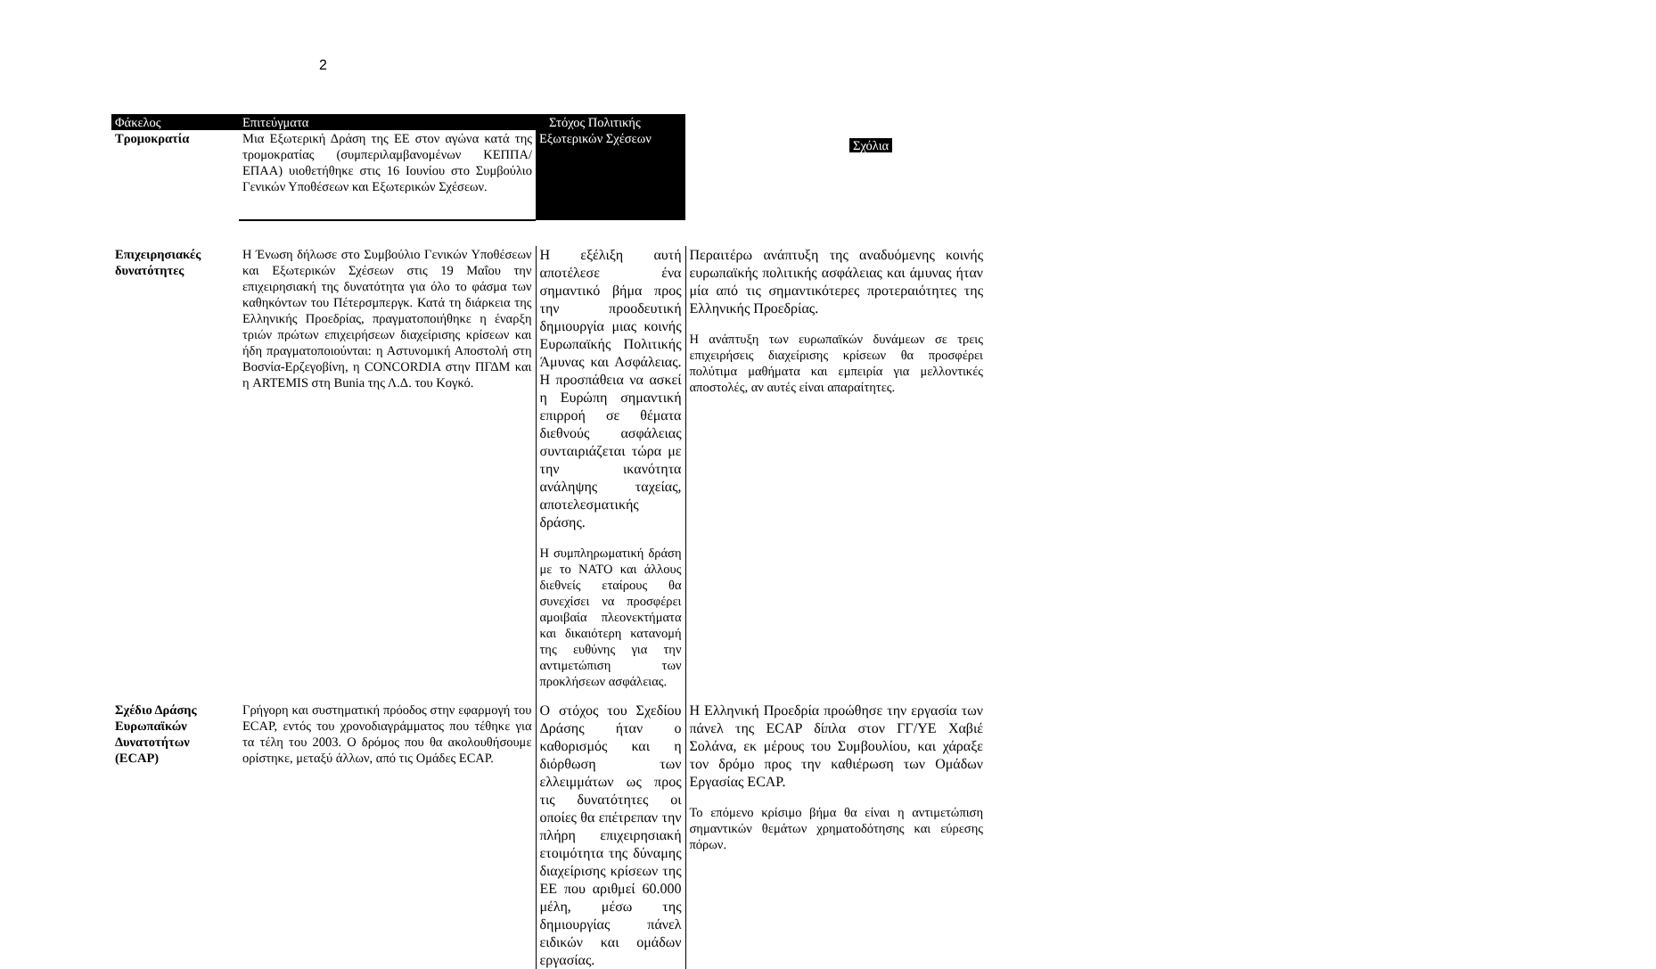2
| Φάκελος | Επιτεύγματα | Στόχος Πολιτικής Εξωτερικών Σχέσεων | Σχόλια |
| Τρομοκρατία | Μια Εξωτερική Δράση της ΕΕ στον αγώνα κατά της τρομοκρατίας (συμπεριλαμβανομένων ΚΕΠΠΑ/ΕΠΑΑ) υιοθετήθηκε στις 16 Ιουνίου στο Συμβούλιο Γενικών Υποθέσεων και Εξωτερικών Σχέσεων. | | |
| Επιχειρησιακές δυνατότητες | Η Ένωση δήλωσε στο Συμβούλιο Γενικών Υποθέσεων και Εξωτερικών Σχέσεων στις 19 Μαΐου την επιχειρησιακή της δυνατότητα για όλο το φάσμα των καθηκόντων του Πέτερσμπεργκ. Κατά τη διάρκεια της Ελληνικής Προεδρίας, πραγματοποιήθηκε η έναρξη τριών πρώτων επιχειρήσεων διαχείρισης κρίσεων και ήδη πραγματοποιούνται: η Αστυνομική Αποστολή στη Βοσνία-Ερζεγοβίνη, η CONCORDIA στην ΠΓΔΜ και η ARTEMIS στη Bunia της Λ.Δ. του Κογκό. | Η εξέλιξη αυτή αποτέλεσε ένα σημαντικό βήμα προς την προοδευτική δημιουργία μιας κοινής Ευρωπαϊκής Πολιτικής Άμυνας και Ασφάλειας. Η προσπάθεια να ασκεί η Ευρώπη σημαντική επιρροή σε θέματα διεθνούς ασφάλειας συνταιριάζεται τώρα με την ικανότητα ανάληψης ταχείας, αποτελεσματικής δράσης. Η συμπληρωματική δράση με το ΝΑΤΟ και άλλους διεθνείς εταίρους θα συνεχίσει να προσφέρει αμοιβαία πλεονεκτήματα και δικαιότερη κατανομή της ευθύνης για την αντιμετώπιση των προκλήσεων ασφάλειας. | Περαιτέρω ανάπτυξη της αναδυόμενης κοινής ευρωπαϊκής πολιτικής ασφάλειας και άμυνας ήταν μία από τις σημαντικότερες προτεραιότητες της Ελληνικής Προεδρίας. Η ανάπτυξη των ευρωπαϊκών δυνάμεων σε τρεις επιχειρήσεις διαχείρισης κρίσεων θα προσφέρει πολύτιμα μαθήματα και εμπειρία για μελλοντικές αποστολές, αν αυτές είναι απαραίτητες. |
| Σχέδιο Δράσης Ευρωπαϊκών Δυνατοτήτων (ECAP) | Γρήγορη και συστηματική πρόοδος στην εφαρμογή του ECAP, εντός του χρονοδιαγράμματος που τέθηκε για τα τέλη του 2003. Ο δρόμος που θα ακολουθήσουμε ορίστηκε, μεταξύ άλλων, από τις Ομάδες ECAP. | Ο στόχος του Σχεδίου Δράσης ήταν ο καθορισμός και η διόρθωση των ελλειμμάτων ως προς τις δυνατότητες οι οποίες θα επέτρεπαν την πλήρη επιχειρησιακή ετοιμότητα της δύναμης διαχείρισης κρίσεων της ΕΕ που αριθμεί 60.000 μέλη, μέσω της δημιουργίας πάνελ ειδικών και ομάδων εργασίας. | Η Ελληνική Προεδρία προώθησε την εργασία των πάνελ της ECAP δίπλα στον ΓΓ/ΥΕ Χαβιέ Σολάνα, εκ μέρους του Συμβουλίου, και χάραξε τον δρόμο προς την καθιέρωση των Ομάδων Εργασίας ECAP. Το επόμενο κρίσιμο βήμα θα είναι η αντιμετώπιση σημαντικών θεμάτων χρηματοδότησης και εύρεσης πόρων. |